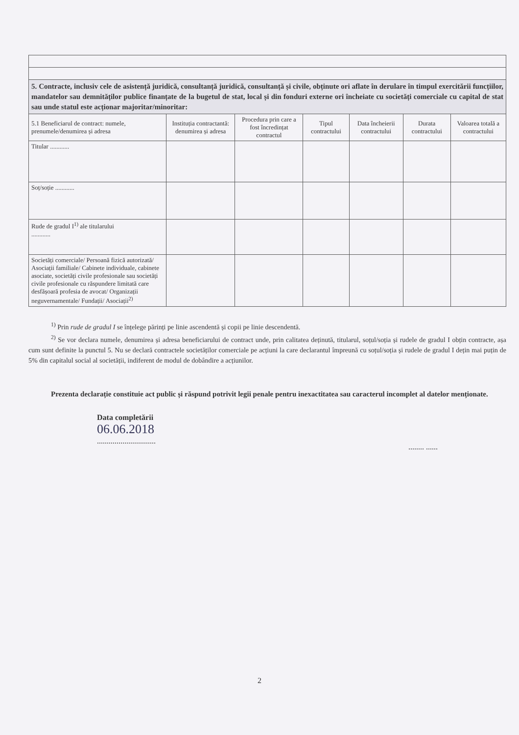| 5. Contracte, inclusiv cele de asistență juridică, consultanță juridică, consultanță și civile, obținute ori aflate în derulare în timpul exercitării funcțiilor, mandatelor sau demnităților publice finanțate de la bugetul de stat, local și din fonduri externe ori încheiate cu societăți comerciale cu capital de stat sau unde statul este acționar majoritar/minoritar: | | | | | | |
| 5.1 Beneficiarul de contract: numele, prenumele/denumirea și adresa | Instituția contractantă: denumirea și adresa | Procedura prin care a fost încredințat contractul | Tipul contractului | Data încheierii contractului | Durata contractului | Valoarea totală a contractului |
| Titular ............ | | | | | | |
| Soț/soție ............ | | | | | | |
| Rude de gradul I<sup>1)</sup> ale titularului ............ | | | | | | |
| Societăți comerciale/ Persoană fizică autorizată/ Asociații familiale/ Cabinete individuale, cabinete asociate, societăți civile profesionale sau societăți civile profesionale cu răspundere limitată care desfășoară profesia de avocat/ Organizații neguvernamentale/ Fundații/ Asociații<sup>2)</sup> | | | | | | |
<sup>1)</sup> Prin rude de gradul I se înțelege părinți pe linie ascendentă și copii pe linie descendentă.
<sup>2)</sup> Se vor declara numele, denumirea și adresa beneficiarului de contract unde, prin calitatea deținută, titularul, soțul/soția și rudele de gradul I obțin contracte, așa cum sunt definite la punctul 5. Nu se declară contractele societăților comerciale pe acțiuni la care declarantul împreună cu soțul/soția și rudele de gradul I dețin mai puțin de 5% din capitalul social al societății, indiferent de modul de dobândire a acțiunilor.
Prezenta declarație constituie act public și răspund potrivit legii penale pentru inexactitatea sau caracterul incomplet al datelor menționate.
Data completării
06.06.2018
..............................
........ ......
2